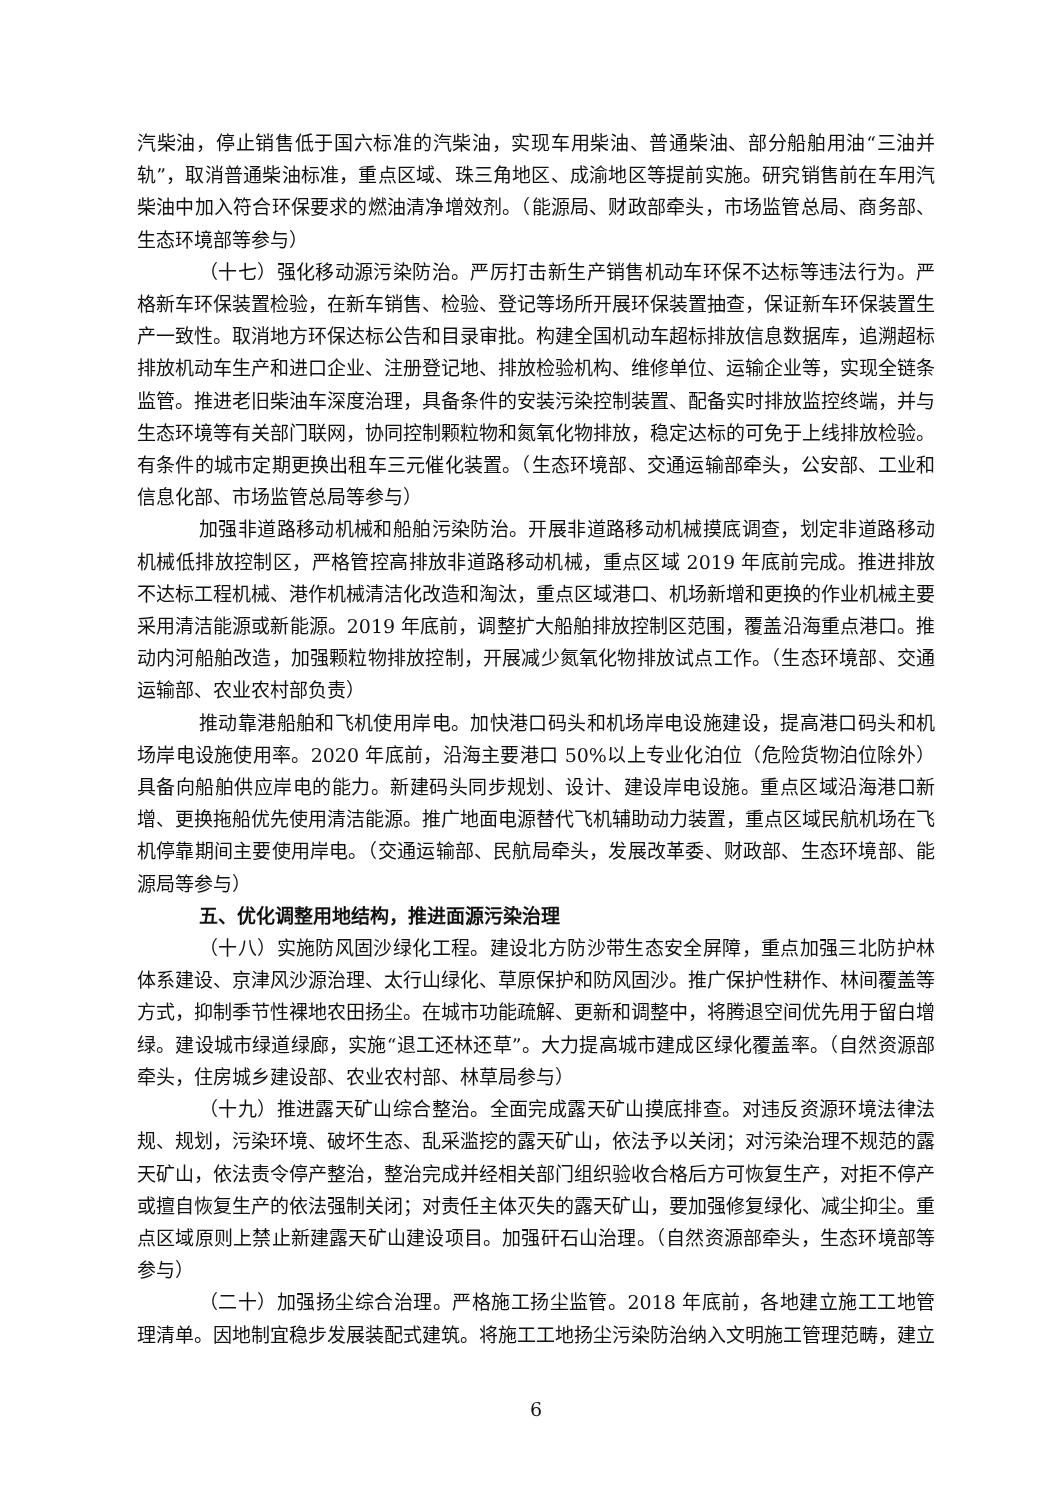汽柴油，停止销售低于国六标准的汽柴油，实现车用柴油、普通柴油、部分船舶用油“三油并轨”，取消普通柴油标准，重点区域、珠三角地区、成渝地区等提前实施。研究销售前在车用汽柴油中加入符合环保要求的燃油清净增效剂。（能源局、财政部牵头，市场监管总局、商务部、生态环境部等参与）
（十七）强化移动源污染防治。严厉打击新生产销售机动车环保不达标等违法行为。严格新车环保装置检验，在新车销售、检验、登记等场所开展环保装置抽查，保证新车环保装置生产一致性。取消地方环保达标公告和目录审批。构建全国机动车超标排放信息数据库，追溯超标排放机动车生产和进口企业、注册登记地、排放检验机构、维修单位、运输企业等，实现全链条监管。推进老旧柴油车深度治理，具备条件的安装污染控制装置、配备实时排放监控终端，并与生态环境等有关部门联网，协同控制颗粒物和氮氧化物排放，稳定达标的可免于上线排放检验。有条件的城市定期更换出租车三元催化装置。（生态环境部、交通运输部牵头，公安部、工业和信息化部、市场监管总局等参与）
加强非道路移动机械和船舶污染防治。开展非道路移动机械摸底调查，划定非道路移动机械低排放控制区，严格管控高排放非道路移动机械，重点区域 2019 年底前完成。推进排放不达标工程机械、港作机械清洁化改造和淘汰，重点区域港口、机场新增和更换的作业机械主要采用清洁能源或新能源。2019 年底前，调整扩大船舶排放控制区范围，覆盖沿海重点港口。推动内河船舶改造，加强颗粒物排放控制，开展减少氮氧化物排放试点工作。（生态环境部、交通运输部、农业农村部负责）
推动靠港船舶和飞机使用岸电。加快港口码头和机场岸电设施建设，提高港口码头和机场岸电设施使用率。2020 年底前，沿海主要港口 50%以上专业化泊位（危险货物泊位除外）具备向船舶供应岸电的能力。新建码头同步规划、设计、建设岸电设施。重点区域沿海港口新增、更换拖船优先使用清洁能源。推广地面电源替代飞机辅助动力装置，重点区域民航机场在飞机停靠期间主要使用岸电。（交通运输部、民航局牵头，发展改革委、财政部、生态环境部、能源局等参与）
五、优化调整用地结构，推进面源污染治理
（十八）实施防风固沙绿化工程。建设北方防沙带生态安全屏障，重点加强三北防护林体系建设、京津风沙源治理、太行山绿化、草原保护和防风固沙。推广保护性耕作、林间覆盖等方式，抑制季节性裸地农田扬尘。在城市功能疏解、更新和调整中，将腾退空间优先用于留白增绿。建设城市绿道绿廊，实施“退工还林还草”。大力提高城市建成区绿化覆盖率。（自然资源部牵头，住房城乡建设部、农业农村部、林草局参与）
（十九）推进露天矿山综合整治。全面完成露天矿山摸底排查。对违反资源环境法律法规、规划，污染环境、破坏生态、乱采滥挖的露天矿山，依法予以关闭；对污染治理不规范的露天矿山，依法责令停产整治，整治完成并经相关部门组织验收合格后方可恢复生产，对拒不停产或擅自恢复生产的依法强制关闭；对责任主体灭失的露天矿山，要加强修复绿化、减尘抑尘。重点区域原则上禁止新建露天矿山建设项目。加强矸石山治理。（自然资源部牵头，生态环境部等参与）
（二十）加强扬尘综合治理。严格施工扬尘监管。2018 年底前，各地建立施工工地管理清单。因地制宜稳步发展装配式建筑。将施工工地扬尘污染防治纳入文明施工管理范畴，建立
6